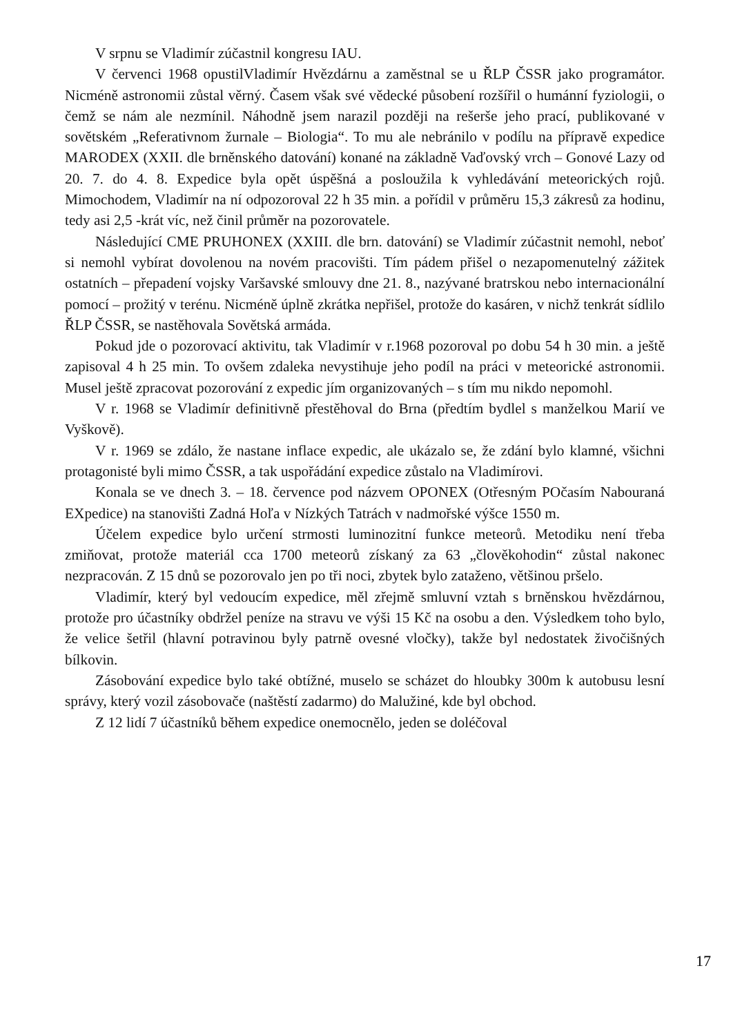V srpnu se Vladimír zúčastnil kongresu IAU.
V červenci 1968 opustilVladimír Hvězdárnu a zaměstnal se u ŘLP ČSSR jako programátor. Nicméně astronomii zůstal věrný. Časem však své vědecké působení rozšířil o humánní fyziologii, o čemž se nám ale nezmínil. Náhodně jsem narazil později na rešerše jeho prací, publikované v sovětském „Referativnom žurnale – Biologia“. To mu ale nebránilo v podílu na přípravě expedice MARODEX (XXII. dle brněnského datování) konané na základně Vaďovský vrch – Gonové Lazy od 20. 7. do 4. 8. Expedice byla opět úspěšná a posloužila k vyhledávání meteorických rojů. Mimochodem, Vladimír na ní odpozoroval 22 h 35 min. a pořídil v průměru 15,3 zákresů za hodinu, tedy asi 2,5 -krát víc, než činil průměr na pozorovatele.
Následující CME PRUHONEX (XXIII. dle brn. datování) se Vladimír zúčastnit nemohl, neboť si nemohl vybírat dovolenou na novém pracovišti. Tím pádem přišel o nezapomenutelný zážitek ostatních – přepadení vojsky Varšavské smlouvy dne 21. 8., nazývané bratrskou nebo internacionální pomocí – prožitý v terénu. Nicméně úplně zkrátka nepřišel, protože do kasáren, v nichž tenkrát sídlilo ŘLP ČSSR, se nastěhovala Sovětská armáda.
Pokud jde o pozorovací aktivitu, tak Vladimír v r.1968 pozoroval po dobu 54 h 30 min. a ještě zapisoval 4 h 25 min. To ovšem zdaleka nevystihuje jeho podíl na práci v meteorické astronomii. Musel ještě zpracovat pozorování z expedic jím organizovaných – s tím mu nikdo nepomohl.
V r. 1968 se Vladimír definitivně přestěhoval do Brna (předtím bydlel s manželkou Marií ve Vyškově).
V r. 1969 se zdálo, že nastane inflace expedic, ale ukázalo se, že zdání bylo klamné, všichni protagonisté byli mimo ČSSR, a tak uspořádání expedice zůstalo na Vladimírovi.
Konala se ve dnech 3. – 18. července pod názvem OPONEX (Otřesným POčasím Nabouraná EXpedice) na stanovišti Zadná Hoľa v Nízkých Tatrách v nadmořské výšce 1550 m.
Účelem expedice bylo určení strmosti luminozitní funkce meteorů. Metodiku není třeba zmiňovat, protože materiál cca 1700 meteorů získaný za 63 „člověkohodin“ zůstal nakonec nezpracován. Z 15 dnů se pozorovalo jen po tři noci, zbytek bylo zataženo, většinou pršelo.
Vladimír, který byl vedoucím expedice, měl zřejmě smluvní vztah s brněnskou hvězdárnou, protože pro účastníky obdržel peníze na stravu ve výši 15 Kč na osobu a den. Výsledkem toho bylo, že velice šetřil (hlavní potravinou byly patrně ovesné vločky), takže byl nedostatek živočišných bílkovin.
Zásobování expedice bylo také obtížné, muselo se scházet do hloubky 300m k autobusu lesní správy, který vozil zásobovače (naštěstí zadarmo) do Malužiné, kde byl obchod.
Z 12 lidí 7 účastníků během expedice onemocnělo, jeden se doléčoval
17